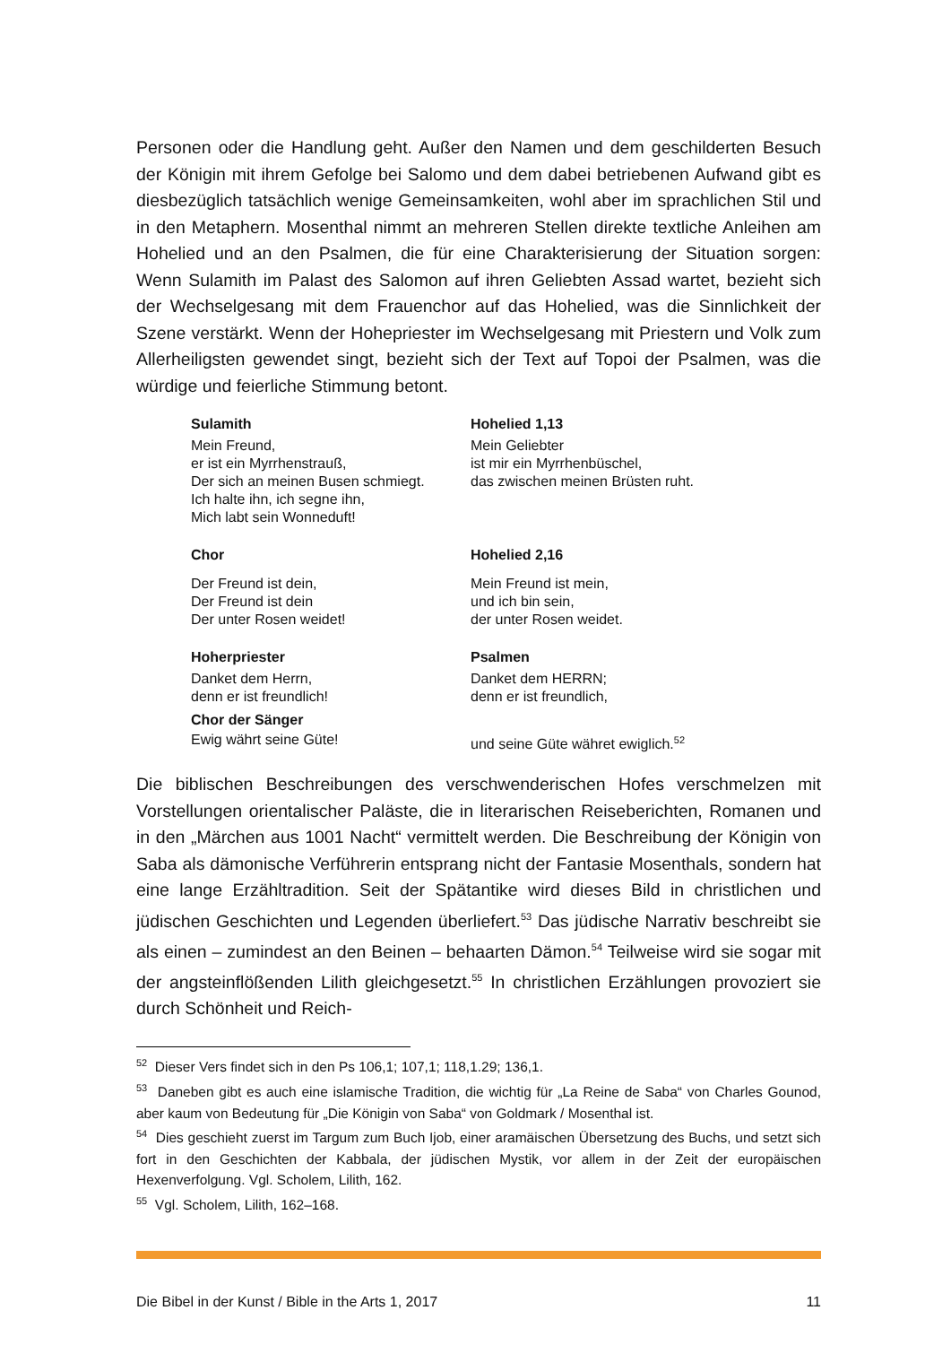Personen oder die Handlung geht. Außer den Namen und dem geschilderten Besuch der Königin mit ihrem Gefolge bei Salomo und dem dabei betriebenen Aufwand gibt es diesbezüglich tatsächlich wenige Gemeinsamkeiten, wohl aber im sprachlichen Stil und in den Metaphern. Mosenthal nimmt an mehreren Stellen direkte textliche Anleihen am Hohelied und an den Psalmen, die für eine Charakterisierung der Situation sorgen: Wenn Sulamith im Palast des Salomon auf ihren Geliebten Assad wartet, bezieht sich der Wechselgesang mit dem Frauenchor auf das Hohelied, was die Sinnlichkeit der Szene verstärkt. Wenn der Hohepriester im Wechselgesang mit Priestern und Volk zum Allerheiligsten gewendet singt, bezieht sich der Text auf Topoi der Psalmen, was die würdige und feierliche Stimmung betont.
| Sulamith | Hohelied 1,13 |
| Mein Freund, er ist ein Myrrhenstrauß, Der sich an meinen Busen schmiegt. Ich halte ihn, ich segne ihn, Mich labt sein Wonneduft! | Mein Geliebter ist mir ein Myrrhenbüschel, das zwischen meinen Brüsten ruht. |
| Chor | Hohelied 2,16 |
| Der Freund ist dein, Der Freund ist dein Der unter Rosen weidet! | Mein Freund ist mein, und ich bin sein, der unter Rosen weidet. |
| Hoherpriester | Psalmen |
| Danket dem Herrn, denn er ist freundlich! | Danket dem HERRN; denn er ist freundlich, |
| Chor der Sänger | |
| Ewig währt seine Güte! | und seine Güte währet ewiglich.<sup>52</sup> |
Die biblischen Beschreibungen des verschwenderischen Hofes verschmelzen mit Vorstellungen orientalischer Paläste, die in literarischen Reiseberichten, Romanen und in den „Märchen aus 1001 Nacht“ vermittelt werden. Die Beschreibung der Königin von Saba als dämonische Verführerin entsprang nicht der Fantasie Mosenthals, sondern hat eine lange Erzähltradition. Seit der Spätantike wird dieses Bild in christlichen und jüdischen Geschichten und Legenden überliefert.<sup>53</sup> Das jüdische Narrativ beschreibt sie als einen – zumindest an den Beinen – behaarten Dämon.<sup>54</sup> Teilweise wird sie sogar mit der angsteinflößenden Lilith gleichgesetzt.<sup>55</sup> In christlichen Erzählungen provoziert sie durch Schönheit und Reich-
<sup>52</sup> Dieser Vers findet sich in den Ps 106,1; 107,1; 118,1.29; 136,1.
<sup>53</sup> Daneben gibt es auch eine islamische Tradition, die wichtig für „La Reine de Saba“ von Charles Gounod, aber kaum von Bedeutung für „Die Königin von Saba“ von Goldmark / Mosenthal ist.
<sup>54</sup> Dies geschieht zuerst im Targum zum Buch Ijob, einer aramäischen Übersetzung des Buchs, und setzt sich fort in den Geschichten der Kabbala, der jüdischen Mystik, vor allem in der Zeit der europäischen Hexenverfolgung. Vgl. Scholem, Lilith, 162.
<sup>55</sup> Vgl. Scholem, Lilith, 162–168.
Die Bibel in der Kunst / Bible in the Arts 1, 2017 11